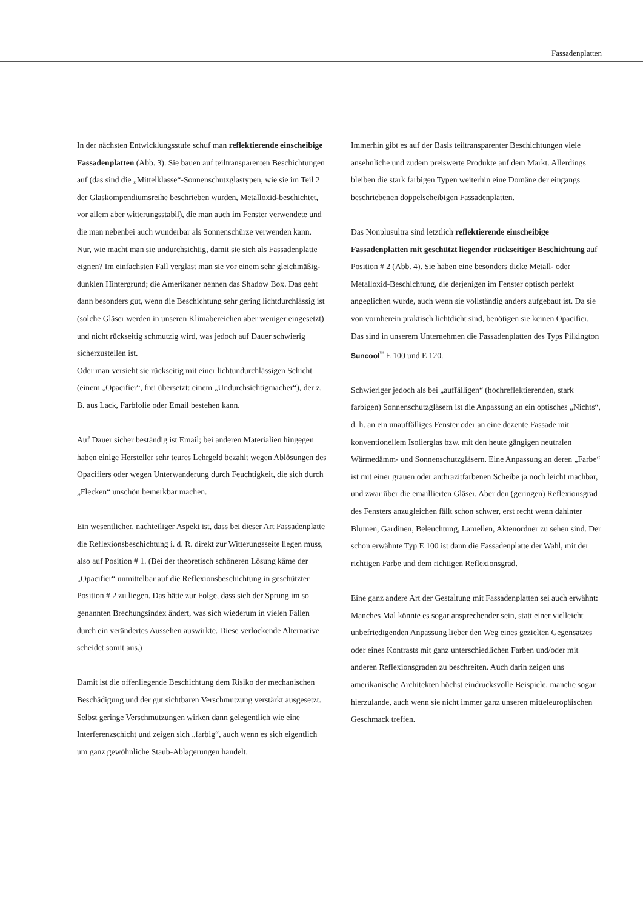Fassadenplatten
In der nächsten Entwicklungsstufe schuf man reflektierende einscheibige Fassadenplatten (Abb. 3). Sie bauen auf teiltransparenten Beschichtungen auf (das sind die „Mittelklasse“-Sonnenschutzglastypen, wie sie im Teil 2 der Glaskompendiumsreihe beschrieben wurden, Metalloxid-beschichtet, vor allem aber witterungsstabil), die man auch im Fenster verwendete und die man nebenbei auch wunderbar als Sonnenschürze verwenden kann.
Nur, wie macht man sie undurchsichtig, damit sie sich als Fassadenplatte eignen? Im einfachsten Fall verglast man sie vor einem sehr gleichmäßig-dunklen Hintergrund; die Amerikaner nennen das Shadow Box. Das geht dann besonders gut, wenn die Beschichtung sehr gering lichtdurchlässig ist (solche Gläser werden in unseren Klimabereichen aber weniger eingesetzt) und nicht rückseitig schmutzig wird, was jedoch auf Dauer schwierig sicherzustellen ist.
Oder man versieht sie rückseitig mit einer lichtundurchlässigen Schicht (einem „Opacifier“, frei übersetzt: einem „Undurchsichtigmacher“), der z. B. aus Lack, Farbfolie oder Email bestehen kann.
Auf Dauer sicher beständig ist Email; bei anderen Materialien hingegen haben einige Hersteller sehr teures Lehrgeld bezahlt wegen Ablösungen des Opacifiers oder wegen Unterwanderung durch Feuchtigkeit, die sich durch „Flecken“ unschön bemerkbar machen.
Ein wesentlicher, nachteiliger Aspekt ist, dass bei dieser Art Fassadenplatte die Reflexionsbeschichtung i. d. R. direkt zur Witterungsseite liegen muss, also auf Position # 1. (Bei der theoretisch schöneren Lösung käme der „Opacifier“ unmittelbar auf die Reflexionsbeschichtung in geschützter Position # 2 zu liegen. Das hätte zur Folge, dass sich der Sprung im so genannten Brechungsindex ändert, was sich wiederum in vielen Fällen durch ein verändertes Aussehen auswirkte. Diese verlockende Alternative scheidet somit aus.)
Damit ist die offenliegende Beschichtung dem Risiko der mechanischen Beschädigung und der gut sichtbaren Verschmutzung verstärkt ausgesetzt. Selbst geringe Verschmutzungen wirken dann gelegentlich wie eine Interferenzschicht und zeigen sich „farbig“, auch wenn es sich eigentlich um ganz gewöhnliche Staub-Ablagerungen handelt.
Immerhin gibt es auf der Basis teiltransparenter Beschichtungen viele ansehnliche und zudem preiswerte Produkte auf dem Markt. Allerdings bleiben die stark farbigen Typen weiterhin eine Domäne der eingangs beschriebenen doppelscheibigen Fassadenplatten.
Das Nonplusultra sind letztlich reflektierende einscheibige Fassadenplatten mit geschützt liegender rückseitiger Beschichtung auf Position # 2 (Abb. 4). Sie haben eine besonders dicke Metall- oder Metalloxid-Beschichtung, die derjenigen im Fenster optisch perfekt angeglichen wurde, auch wenn sie vollständig anders aufgebaut ist. Da sie von vornherein praktisch lichtdicht sind, benötigen sie keinen Opacifier. Das sind in unserem Unternehmen die Fassadenplatten des Typs Pilkington Suncool<sup>™</sup> E 100 und E 120.
Schwieriger jedoch als bei „auffälligen“ (hochreflektierenden, stark farbigen) Sonnenschutzgläsern ist die Anpassung an ein optisches „Nichts“, d. h. an ein unauffälliges Fenster oder an eine dezente Fassade mit konventionellem Isolierglas bzw. mit den heute gängigen neutralen Wärmedämm- und Sonnenschutzgläsern. Eine Anpassung an deren „Farbe“ ist mit einer grauen oder anthrazitfarbenen Scheibe ja noch leicht machbar, und zwar über die emaillierten Gläser. Aber den (geringen) Reflexionsgrad des Fensters anzugleichen fällt schon schwer, erst recht wenn dahinter Blumen, Gardinen, Beleuchtung, Lamellen, Aktenordner zu sehen sind. Der schon erwähnte Typ E 100 ist dann die Fassadenplatte der Wahl, mit der richtigen Farbe und dem richtigen Reflexionsgrad.
Eine ganz andere Art der Gestaltung mit Fassadenplatten sei auch erwähnt: Manches Mal könnte es sogar ansprechender sein, statt einer vielleicht unbefriedigenden Anpassung lieber den Weg eines gezielten Gegensatzes oder eines Kontrasts mit ganz unterschiedlichen Farben und/oder mit anderen Reflexionsgraden zu beschreiten. Auch darin zeigen uns amerikanische Architekten höchst eindrucksvolle Beispiele, manche sogar hierzulande, auch wenn sie nicht immer ganz unseren mitteleuropäischen Geschmack treffen.